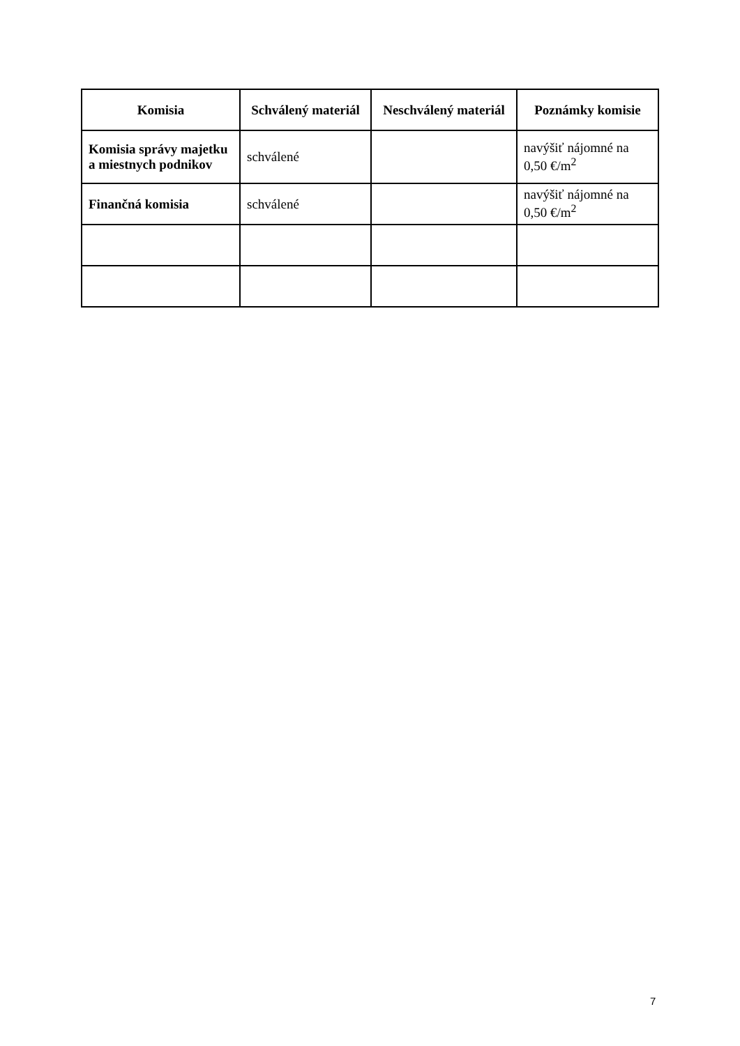| Komisia | Schválený materiál | Neschválený materiál | Poznámky komisie |
| --- | --- | --- | --- |
| Komisia správy majetku a miestnych podnikov | schválené | | navýšiť nájomné na 0,50 €/m<sup>2</sup> |
| Finančná komisia | schválené | | navýšiť nájomné na 0,50 €/m<sup>2</sup> |
7